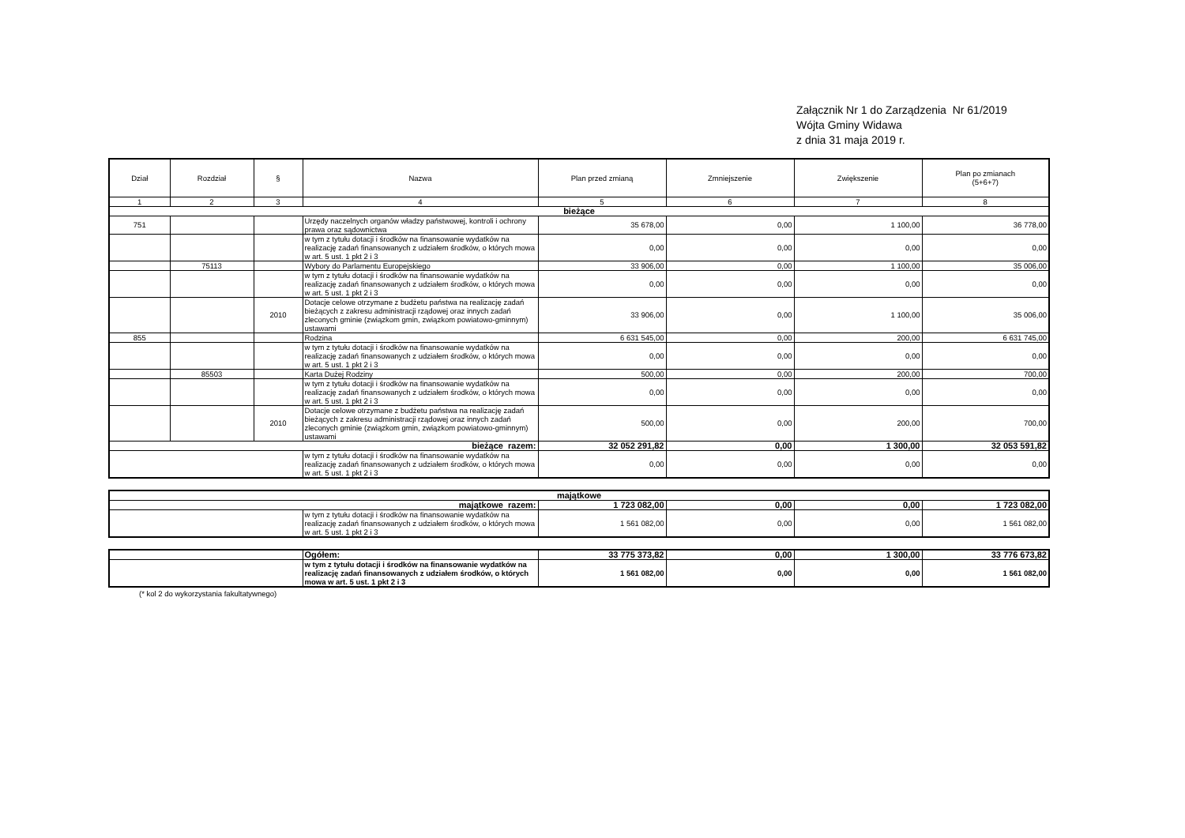Załącznik Nr 1 do Zarządzenia Nr 61/2019
Wójta Gminy Widawa
z dnia 31 maja 2019 r.
| Dział | Rozdział | § | Nazwa | Plan przed zmianą | Zmniejszenie | Zwiększenie | Plan po zmianach (5+6+7) |
| --- | --- | --- | --- | --- | --- | --- | --- |
| 1 | 2 | 3 | 4 | 5 | 6 | 7 | 8 |
| bieżące | | | | | | | |
| 751 | | | Urzędy naczelnych organów władzy państwowej, kontroli i ochrony prawa oraz sądownictwa | 35 678,00 | 0,00 | 1 100,00 | 36 778,00 |
| | | | w tym z tytułu dotacji i środków na finansowanie wydatków na realizację zadań finansowanych z udziałem środków, o których mowa w art. 5 ust. 1 pkt 2 i 3 | 0,00 | 0,00 | 0,00 | 0,00 |
| | 75113 | | Wybory do Parlamentu Europejskiego | 33 906,00 | 0,00 | 1 100,00 | 35 006,00 |
| | | | w tym z tytułu dotacji i środków na finansowanie wydatków na realizację zadań finansowanych z udziałem środków, o których mowa w art. 5 ust. 1 pkt 2 i 3 | 0,00 | 0,00 | 0,00 | 0,00 |
| | | 2010 | Dotacje celowe otrzymane z budżetu państwa na realizację zadań bieżących z zakresu administracji rządowej oraz innych zadań zleconych gminie (związkom gmin, związkom powiatowo-gminnym) ustawami | 33 906,00 | 0,00 | 1 100,00 | 35 006,00 |
| 855 | | | Rodzina | 6 631 545,00 | 0,00 | 200,00 | 6 631 745,00 |
| | | | w tym z tytułu dotacji i środków na finansowanie wydatków na realizację zadań finansowanych z udziałem środków, o których mowa w art. 5 ust. 1 pkt 2 i 3 | 0,00 | 0,00 | 0,00 | 0,00 |
| | 85503 | | Karta Dużej Rodziny | 500,00 | 0,00 | 200,00 | 700,00 |
| | | | w tym z tytułu dotacji i środków na finansowanie wydatków na realizację zadań finansowanych z udziałem środków, o których mowa w art. 5 ust. 1 pkt 2 i 3 | 0,00 | 0,00 | 0,00 | 0,00 |
| | | 2010 | Dotacje celowe otrzymane z budżetu państwa na realizację zadań bieżących z zakresu administracji rządowej oraz innych zadań zleconych gminie (związkom gmin, związkom powiatowo-gminnym) ustawami | 500,00 | 0,00 | 200,00 | 700,00 |
| bieżące razem: | | | | 32 052 291,82 | 0,00 | 1 300,00 | 32 053 591,82 |
| | | | w tym z tytułu dotacji i środków na finansowanie wydatków na realizację zadań finansowanych z udziałem środków, o których mowa w art. 5 ust. 1 pkt 2 i 3 | 0,00 | 0,00 | 0,00 | 0,00 |
| majątkowe | | | | | |
| majątkowe razem: | | 1 723 082,00 | 0,00 | 0,00 | 1 723 082,00 |
| | w tym z tytułu dotacji i środków na finansowanie wydatków na realizację zadań finansowanych z udziałem środków, o których mowa w art. 5 ust. 1 pkt 2 i 3 | 1 561 082,00 | 0,00 | 0,00 | 1 561 082,00 |
| | Ogółem: | 33 775 373,82 | 0,00 | 1 300,00 | 33 776 673,82 |
| | w tym z tytułu dotacji i środków na finansowanie wydatków na realizację zadań finansowanych z udziałem środków, o których mowa w art. 5 ust. 1 pkt 2 i 3 | 1 561 082,00 | 0,00 | 0,00 | 1 561 082,00 |
(* kol 2 do wykorzystania fakultatywnego)